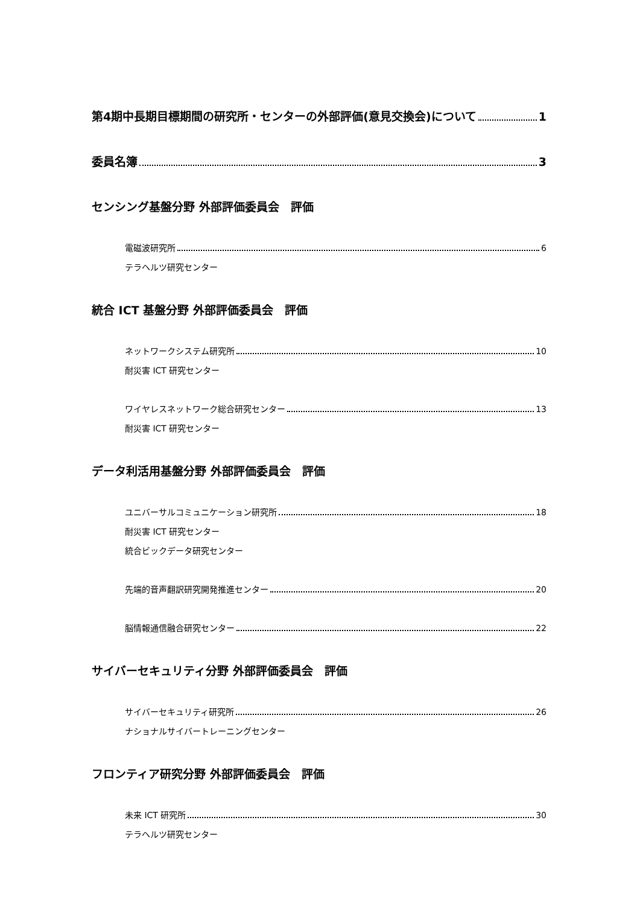第4期中長期目標期間の研究所・センターの外部評価(意見交換会)について 1
委員名簿 3
センシング基盤分野 外部評価委員会　評価
電磁波研究所 6
テラヘルツ研究センター
統合 ICT 基盤分野 外部評価委員会　評価
ネットワークシステム研究所 10
耐災害 ICT 研究センター
ワイヤレスネットワーク総合研究センター 13
耐災害 ICT 研究センター
データ利活用基盤分野 外部評価委員会　評価
ユニバーサルコミュニケーション研究所 18
耐災害 ICT 研究センター
統合ビックデータ研究センター
先端的音声翻訳研究開発推進センター 20
脳情報通信融合研究センター 22
サイバーセキュリティ分野 外部評価委員会　評価
サイバーセキュリティ研究所 26
ナショナルサイバートレーニングセンター
フロンティア研究分野 外部評価委員会　評価
未来 ICT 研究所 30
テラヘルツ研究センター